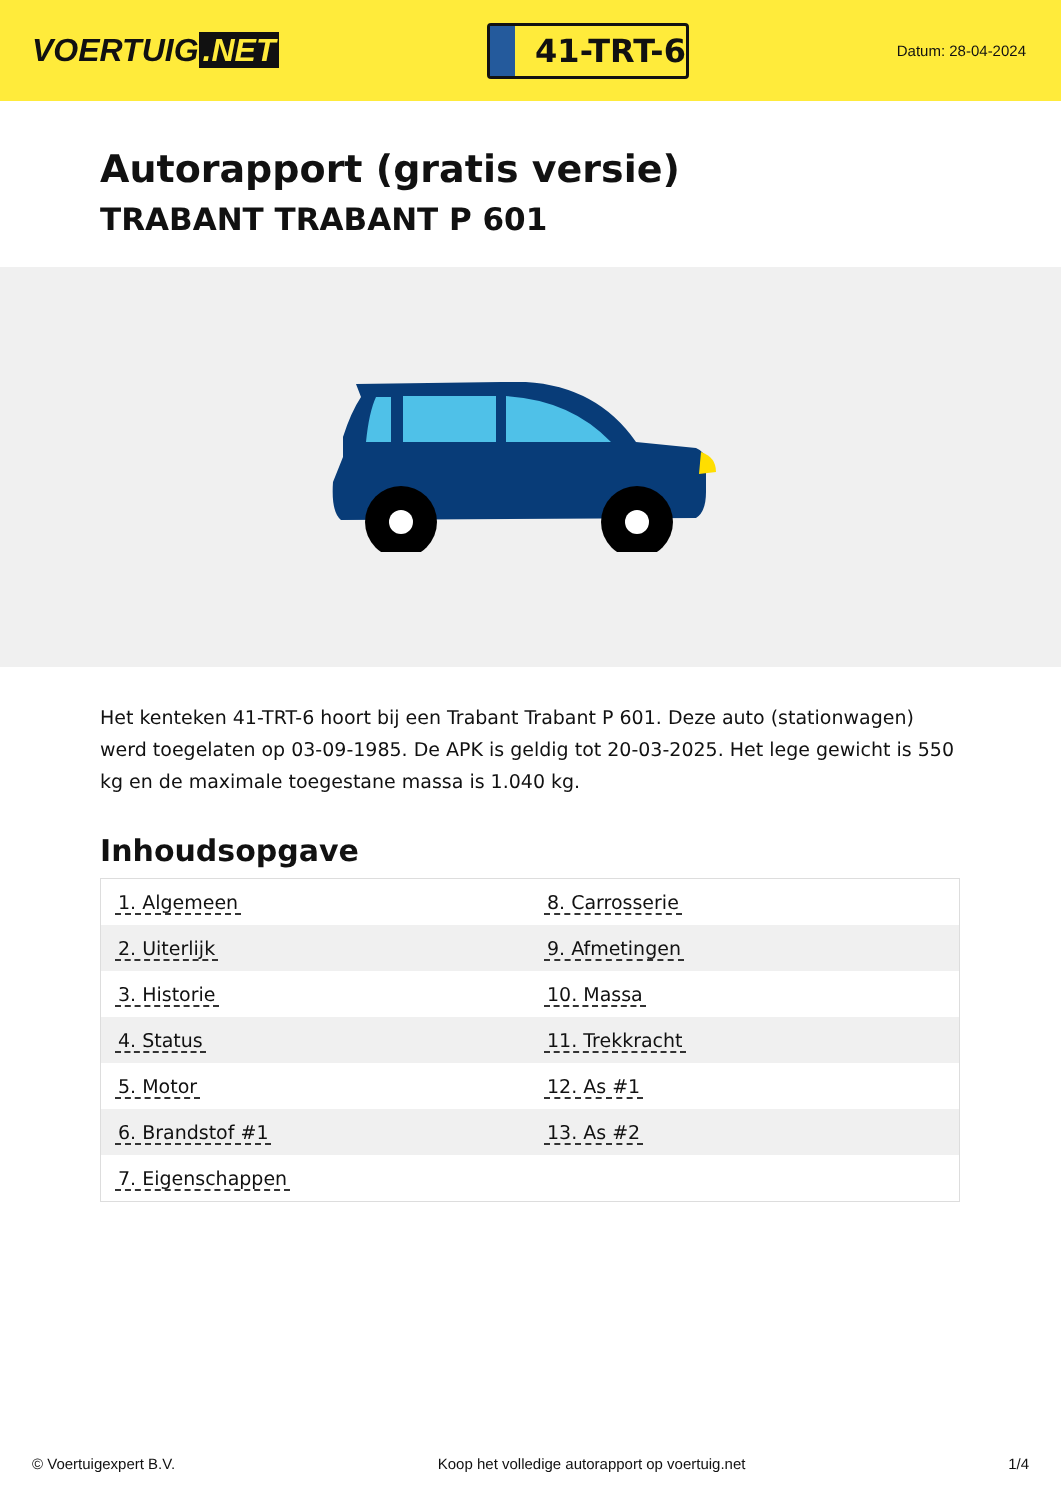VOERTUIG.NET
41-TRT-6
Datum: 28-04-2024
Autorapport (gratis versie)
TRABANT TRABANT P 601
Het kenteken 41-TRT-6 hoort bij een Trabant Trabant P 601. Deze auto (stationwagen) werd toegelaten op 03-09-1985. De APK is geldig tot 20-03-2025. Het lege gewicht is 550 kg en de maximale toegestane massa is 1.040 kg.
Inhoudsopgave
| 1. Algemeen | 8. Carrosserie |
| 2. Uiterlijk | 9. Afmetingen |
| 3. Historie | 10. Massa |
| 4. Status | 11. Trekkracht |
| 5. Motor | 12. As #1 |
| 6. Brandstof #1 | 13. As #2 |
| 7. Eigenschappen | |
© Voertuigexpert B.V. Koop het volledige autorapport op voertuig.net 1/4